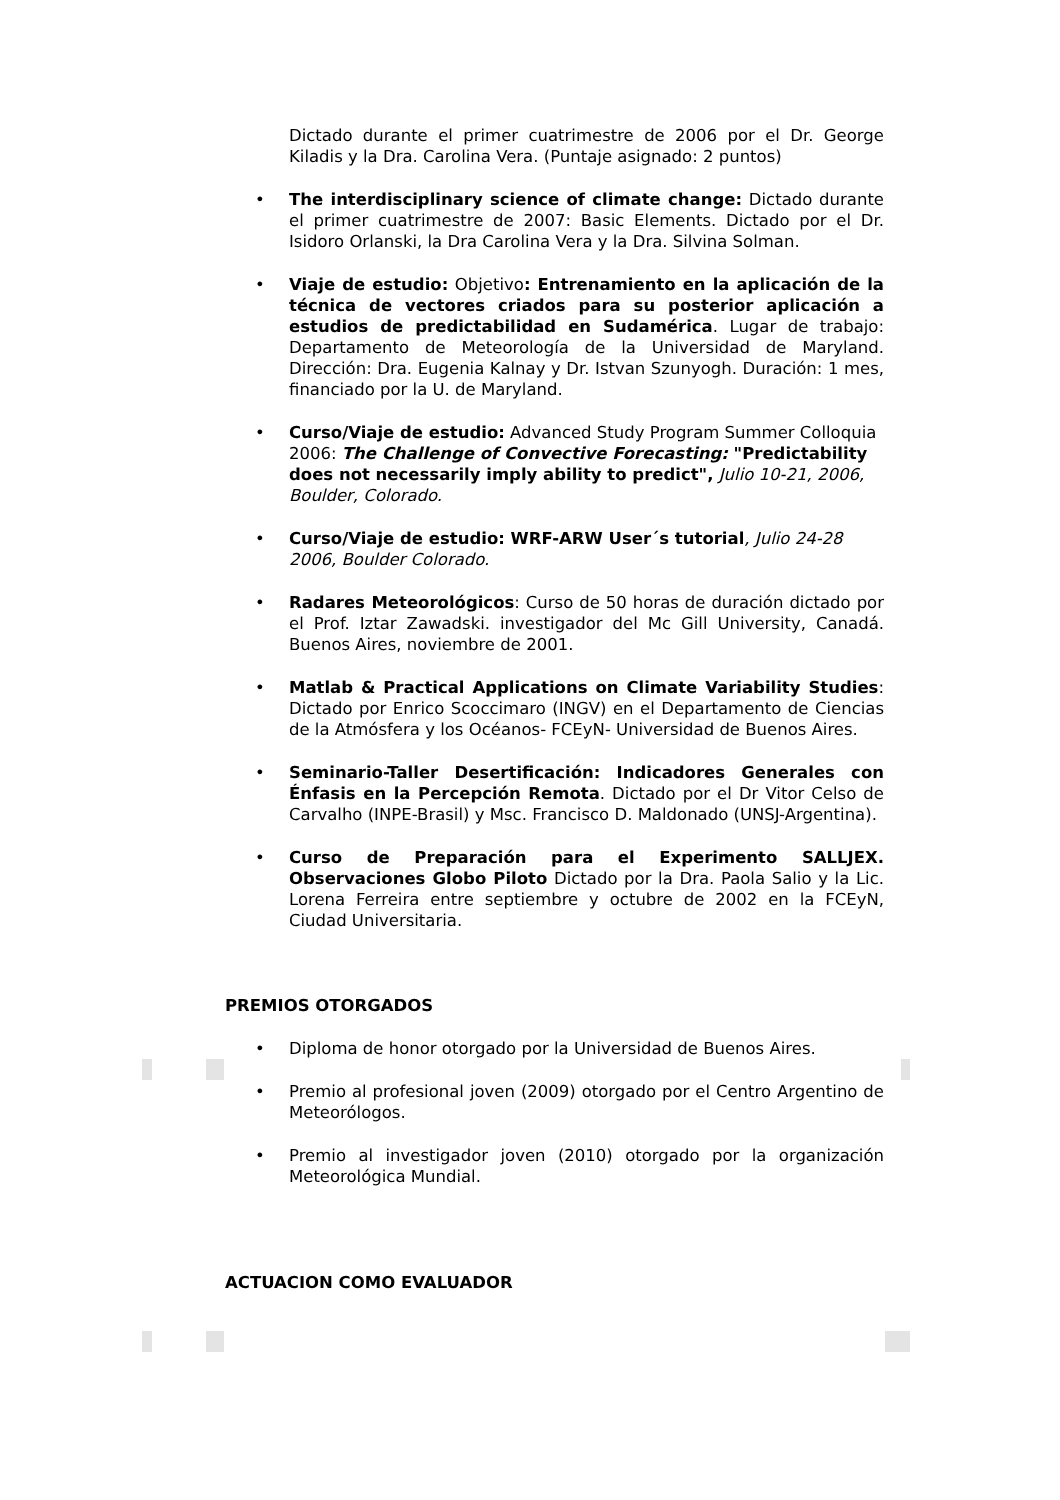Dictado durante el primer cuatrimestre de 2006 por el Dr. George Kiladis y la Dra. Carolina Vera. (Puntaje asignado: 2 puntos)
• The interdisciplinary science of climate change: Dictado durante el primer cuatrimestre de 2007: Basic Elements. Dictado por el Dr. Isidoro Orlanski, la Dra Carolina Vera y la Dra. Silvina Solman.
• Viaje de estudio: Objetivo: Entrenamiento en la aplicación de la técnica de vectores criados para su posterior aplicación a estudios de predictabilidad en Sudamérica. Lugar de trabajo: Departamento de Meteorología de la Universidad de Maryland. Dirección: Dra. Eugenia Kalnay y Dr. Istvan Szunyogh. Duración: 1 mes, financiado por la U. de Maryland.
• Curso/Viaje de estudio: Advanced Study Program Summer Colloquia 2006: The Challenge of Convective Forecasting: "Predictability does not necessarily imply ability to predict", Julio 10-21, 2006, Boulder, Colorado.
• Curso/Viaje de estudio: WRF-ARW User´s tutorial, Julio 24-28 2006, Boulder Colorado.
• Radares Meteorológicos: Curso de 50 horas de duración dictado por el Prof. Iztar Zawadski. investigador del Mc Gill University, Canadá. Buenos Aires, noviembre de 2001.
• Matlab & Practical Applications on Climate Variability Studies: Dictado por Enrico Scoccimaro (INGV) en el Departamento de Ciencias de la Atmósfera y los Océanos- FCEyN- Universidad de Buenos Aires.
• Seminario-Taller Desertificación: Indicadores Generales con Énfasis en la Percepción Remota. Dictado por el Dr Vitor Celso de Carvalho (INPE-Brasil) y Msc. Francisco D. Maldonado (UNSJ-Argentina).
• Curso de Preparación para el Experimento SALLJEX. Observaciones Globo Piloto Dictado por la Dra. Paola Salio y la Lic. Lorena Ferreira entre septiembre y octubre de 2002 en la FCEyN, Ciudad Universitaria.
PREMIOS OTORGADOS
• Diploma de honor otorgado por la Universidad de Buenos Aires.
• Premio al profesional joven (2009) otorgado por el Centro Argentino de Meteorólogos.
• Premio al investigador joven (2010) otorgado por la organización Meteorológica Mundial.
ACTUACION COMO EVALUADOR